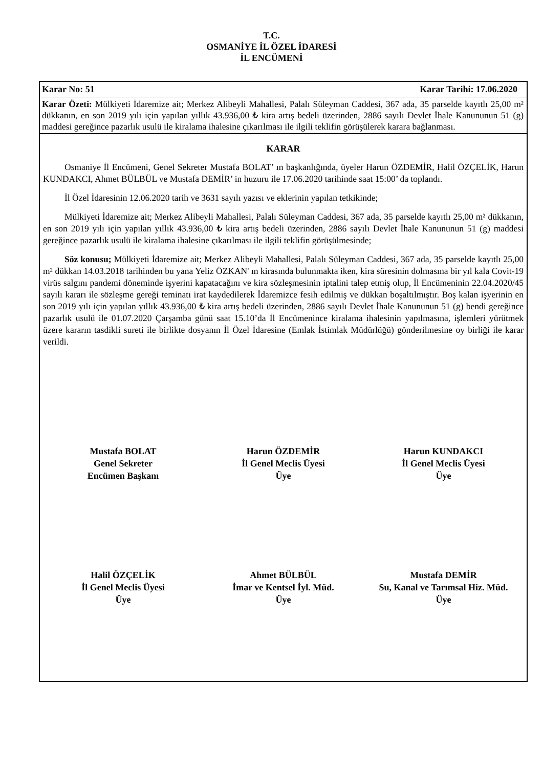T.C.
OSMANİYE İL ÖZEL İDARESİ
İL ENCÜMENİ
Karar No: 51 Karar Tarihi: 17.06.2020
Karar Özeti: Mülkiyeti İdaremize ait; Merkez Alibeyli Mahallesi, Palalı Süleyman Caddesi, 367 ada, 35 parselde kayıtlı 25,00 m² dükkanın, en son 2019 yılı için yapılan yıllık 43.936,00 ₺ kira artış bedeli üzerinden, 2886 sayılı Devlet İhale Kanununun 51 (g) maddesi gereğince pazarlık usulü ile kiralama ihalesine çıkarılması ile ilgili teklifin görüşülerek karara bağlanması.
KARAR
Osmaniye İl Encümeni, Genel Sekreter Mustafa BOLAT’ ın başkanlığında, üyeler Harun ÖZDEMİR, Halil ÖZÇELİK, Harun KUNDAKCI, Ahmet BÜLBÜL ve Mustafa DEMİR’ in huzuru ile 17.06.2020 tarihinde saat 15:00’ da toplandı.
İl Özel İdaresinin 12.06.2020 tarih ve 3631 sayılı yazısı ve eklerinin yapılan tetkikinde;
Mülkiyeti İdaremize ait; Merkez Alibeyli Mahallesi, Palalı Süleyman Caddesi, 367 ada, 35 parselde kayıtlı 25,00 m² dükkanın, en son 2019 yılı için yapılan yıllık 43.936,00 ₺ kira artış bedeli üzerinden, 2886 sayılı Devlet İhale Kanununun 51 (g) maddesi gereğince pazarlık usulü ile kiralama ihalesine çıkarılması ile ilgili teklifin görüşülmesinde;
Söz konusu; Mülkiyeti İdaremize ait; Merkez Alibeyli Mahallesi, Palalı Süleyman Caddesi, 367 ada, 35 parselde kayıtlı 25,00 m² dükkan 14.03.2018 tarihinden bu yana Yeliz ÖZKAN' ın kirasında bulunmakta iken, kira süresinin dolmasına bir yıl kala Covit-19 virüs salgını pandemi döneminde işyerini kapatacağını ve kira sözleşmesinin iptalini talep etmiş olup, İl Encümeninin 22.04.2020/45 sayılı kararı ile sözleşme gereği teminatı irat kaydedilerek İdaremizce fesih edilmiş ve dükkan boşaltılmıştır. Boş kalan işyerinin en son 2019 yılı için yapılan yıllık 43.936,00 ₺ kira artış bedeli üzerinden, 2886 sayılı Devlet İhale Kanununun 51 (g) bendi gereğince pazarlık usulü ile 01.07.2020 Çarşamba günü saat 15.10’da İl Encümenince kiralama ihalesinin yapılmasına, işlemleri yürütmek üzere kararın tasdikli sureti ile birlikte dosyanın İl Özel İdaresine (Emlak İstimlak Müdürlüğü) gönderilmesine oy birliği ile karar verildi.
Mustafa BOLAT
Genel Sekreter
Encümen Başkanı
Harun ÖZDEMİR
İl Genel Meclis Üyesi
Üye
Harun KUNDAKCI
İl Genel Meclis Üyesi
Üye
Halil ÖZÇELİK
İl Genel Meclis Üyesi
Üye
Ahmet BÜLBÜL
İmar ve Kentsel İyl. Müd.
Üye
Mustafa DEMİR
Su, Kanal ve Tarımsal Hiz. Müd.
Üye